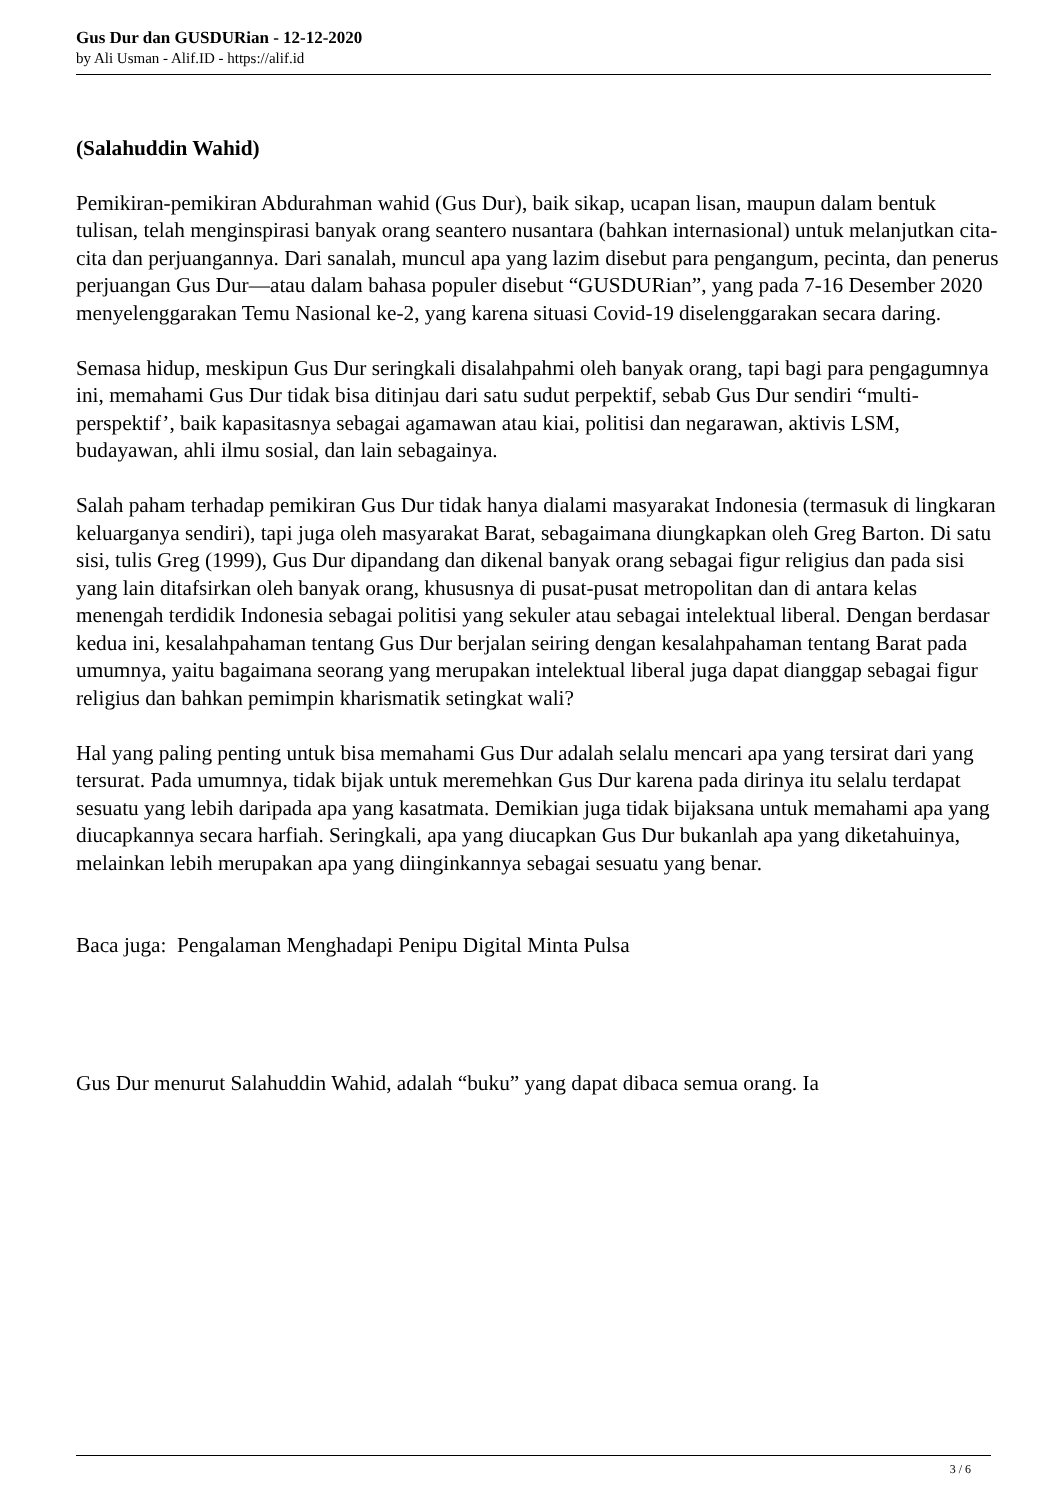Gus Dur dan GUSDURian - 12-12-2020
by Ali Usman - Alif.ID - https://alif.id
(Salahuddin Wahid)
Pemikiran-pemikiran Abdurahman wahid (Gus Dur), baik sikap, ucapan lisan, maupun dalam bentuk tulisan, telah menginspirasi banyak orang seantero nusantara (bahkan internasional) untuk melanjutkan cita-cita dan perjuangannya. Dari sanalah, muncul apa yang lazim disebut para pengangum, pecinta, dan penerus perjuangan Gus Dur—atau dalam bahasa populer disebut “GUSDURian”, yang pada 7-16 Desember 2020 menyelenggarakan Temu Nasional ke-2, yang karena situasi Covid-19 diselenggarakan secara daring.
Semasa hidup, meskipun Gus Dur seringkali disalahpahmi oleh banyak orang, tapi bagi para pengagumnya ini, memahami Gus Dur tidak bisa ditinjau dari satu sudut perpektif, sebab Gus Dur sendiri “multi-perspektif’, baik kapasitasnya sebagai agamawan atau kiai, politisi dan negarawan, aktivis LSM, budayawan, ahli ilmu sosial, dan lain sebagainya.
Salah paham terhadap pemikiran Gus Dur tidak hanya dialami masyarakat Indonesia (termasuk di lingkaran keluarganya sendiri), tapi juga oleh masyarakat Barat, sebagaimana diungkapkan oleh Greg Barton. Di satu sisi, tulis Greg (1999), Gus Dur dipandang dan dikenal banyak orang sebagai figur religius dan pada sisi yang lain ditafsirkan oleh banyak orang, khususnya di pusat-pusat metropolitan dan di antara kelas menengah terdidik Indonesia sebagai politisi yang sekuler atau sebagai intelektual liberal. Dengan berdasar kedua ini, kesalahpahaman tentang Gus Dur berjalan seiring dengan kesalahpahaman tentang Barat pada umumnya, yaitu bagaimana seorang yang merupakan intelektual liberal juga dapat dianggap sebagai figur religius dan bahkan pemimpin kharismatik setingkat wali?
Hal yang paling penting untuk bisa memahami Gus Dur adalah selalu mencari apa yang tersirat dari yang tersurat. Pada umumnya, tidak bijak untuk meremehkan Gus Dur karena pada dirinya itu selalu terdapat sesuatu yang lebih daripada apa yang kasatmata. Demikian juga tidak bijaksana untuk memahami apa yang diucapkannya secara harfiah. Seringkali, apa yang diucapkan Gus Dur bukanlah apa yang diketahuinya, melainkan lebih merupakan apa yang diinginkannya sebagai sesuatu yang benar.
Baca juga: Pengalaman Menghadapi Penipu Digital Minta Pulsa
Gus Dur menurut Salahuddin Wahid, adalah “buku” yang dapat dibaca semua orang. Ia
3 / 6